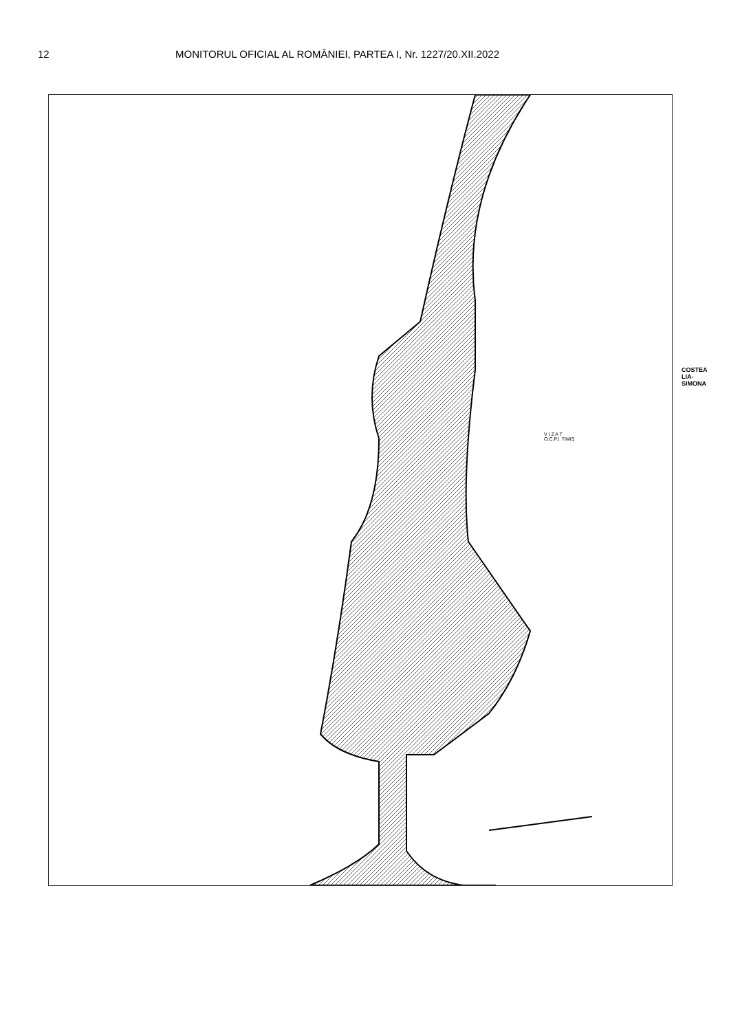12 MONITORUL OFICIAL AL ROMÂNIEI, PARTEA I, Nr. 1227/20.XII.2022
COSTEA
LIA-
SIMONA
V I Z A T
O.C.P.I. TIMIȘ